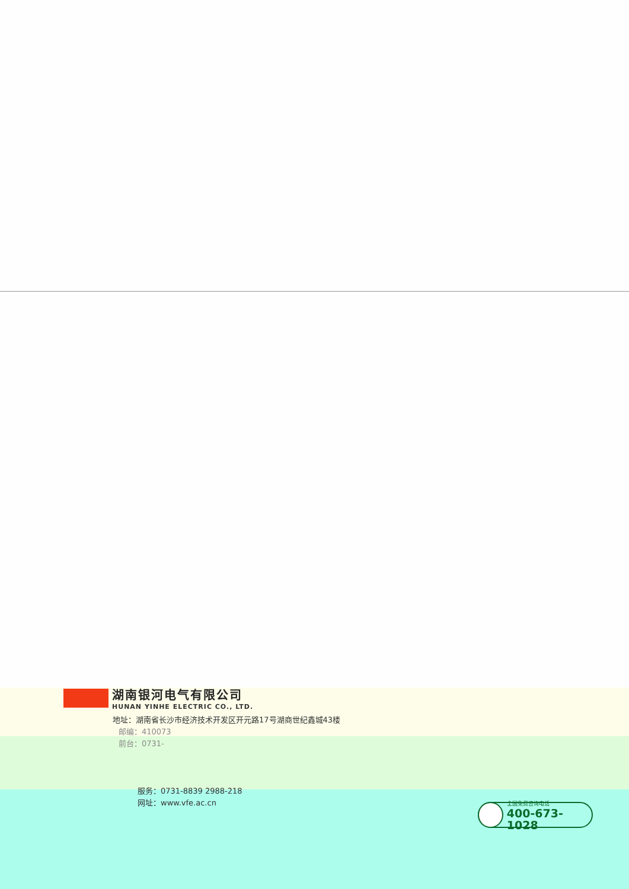湖南银河电气有限公司
HUNAN YINHE ELECTRIC CO., LTD.
地址：湖南省长沙市经济技术开发区开元路17号湖商世纪鑫城43楼
邮编：410073
前台：0731-
服务：0731-8839 2988-218
网址：www.vfe.ac.cn
全国免费咨询电话
400-673-1028